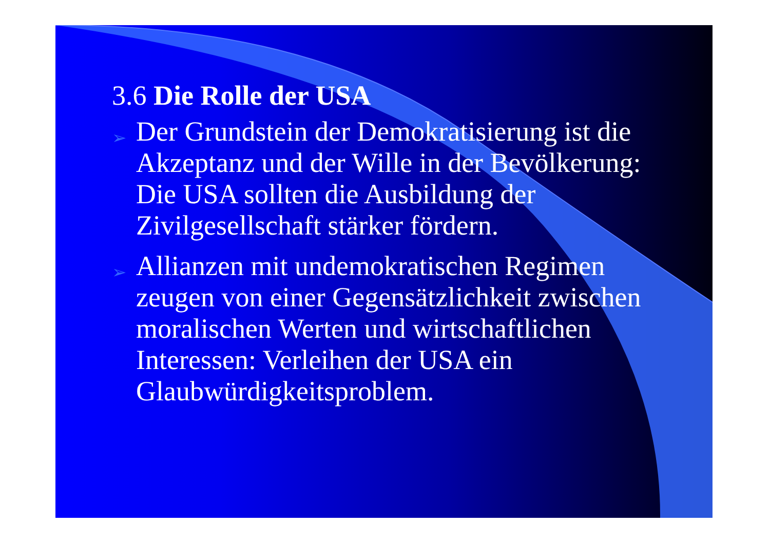3.6 Die Rolle der USA
➢ Der Grundstein der Demokratisierung ist die Akzeptanz und der Wille in der Bevölkerung: Die USA sollten die Ausbildung der Zivilgesellschaft stärker fördern.
➢ Allianzen mit undemokratischen Regimen zeugen von einer Gegensätzlichkeit zwischen moralischen Werten und wirtschaftlichen Interessen: Verleihen der USA ein Glaubwürdigkeitsproblem.